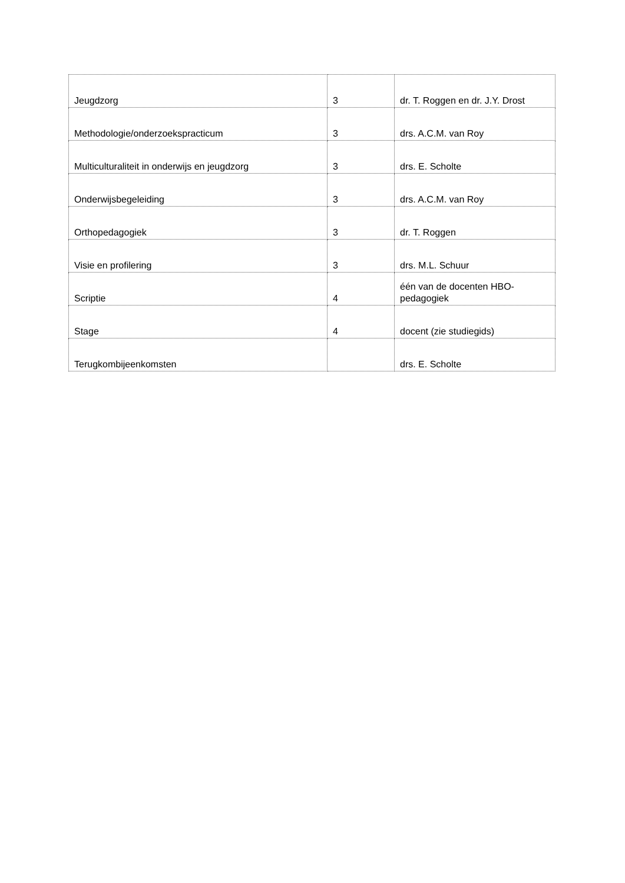| Jeugdzorg | 3 | dr. T. Roggen en dr. J.Y. Drost |
| Methodologie/onderzoekspracticum | 3 | drs. A.C.M. van Roy |
| Multiculturaliteit in onderwijs en jeugdzorg | 3 | drs. E. Scholte |
| Onderwijsbegeleiding | 3 | drs. A.C.M. van Roy |
| Orthopedagogiek | 3 | dr. T. Roggen |
| Visie en profilering | 3 | drs. M.L. Schuur |
| Scriptie | 4 | één van de docenten HBO- pedagogiek |
| Stage | 4 | docent (zie studiegids) |
| Terugkombijeenkomsten | | drs. E. Scholte |